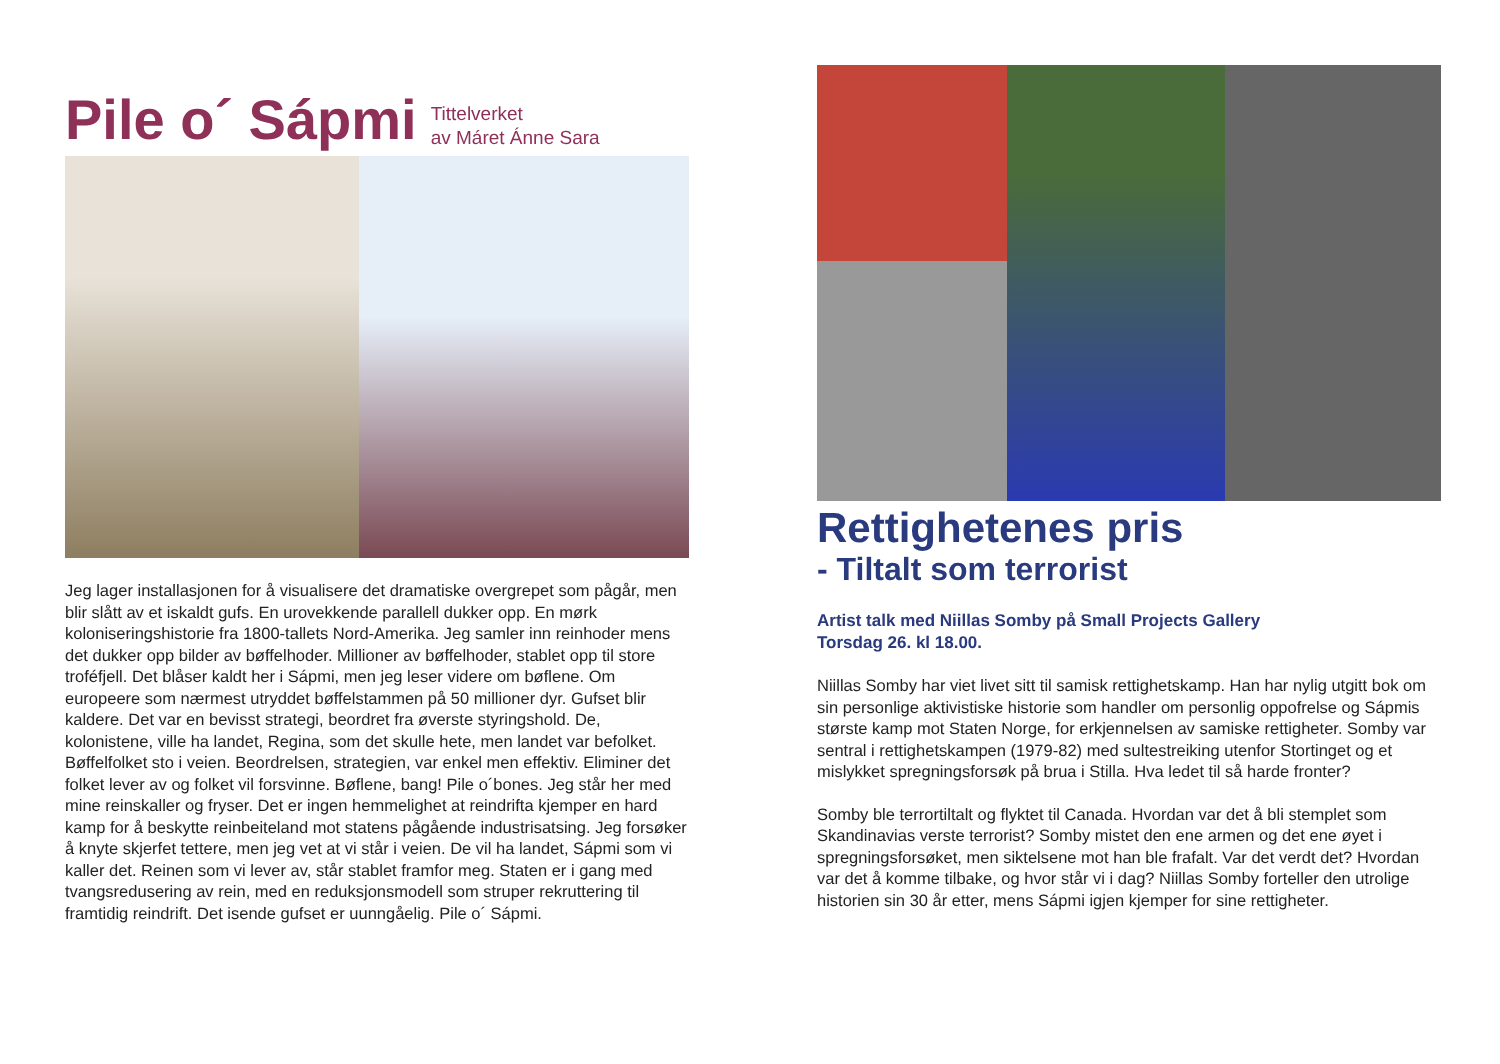Pile o´ Sápmi
Tittelverket
av Máret Ánne Sara
Jeg lager installasjonen for å visualisere det dramatiske overgrepet som pågår, men blir slått av et iskaldt gufs. En urovekkende parallell dukker opp. En mørk koloniseringshistorie fra 1800-tallets Nord-Amerika. Jeg samler inn reinhoder mens det dukker opp bilder av bøffelhoder. Millioner av bøffelhoder, stablet opp til store troféfjell. Det blåser kaldt her i Sápmi, men jeg leser videre om bøflene. Om europeere som nærmest utryddet bøffelstammen på 50 millioner dyr. Gufset blir kaldere. Det var en bevisst strategi, beordret fra øverste styringshold. De, kolonistene, ville ha landet, Regina, som det skulle hete, men landet var befolket. Bøffelfolket sto i veien. Beordrelsen, strategien, var enkel men effektiv. Eliminer det folket lever av og folket vil forsvinne. Bøflene, bang! Pile o´bones. Jeg står her med mine reinskaller og fryser. Det er ingen hemmelighet at reindrifta kjemper en hard kamp for å beskytte reinbeiteland mot statens pågående industrisatsing. Jeg forsøker å knyte skjerfet tettere, men jeg vet at vi står i veien. De vil ha landet, Sápmi som vi kaller det. Reinen som vi lever av, står stablet framfor meg. Staten er i gang med tvangsredusering av rein, med en reduksjonsmodell som struper rekruttering til framtidig reindrift. Det isende gufset er uunngåelig. Pile o´ Sápmi.
Rettighetenes pris
- Tiltalt som terrorist
Artist talk med Niillas Somby på Small Projects Gallery
Torsdag 26. kl 18.00.
Niillas Somby har viet livet sitt til samisk rettighetskamp. Han har nylig utgitt bok om sin personlige aktivistiske historie som handler om personlig oppofrelse og Sápmis største kamp mot Staten Norge, for erkjennelsen av samiske rettigheter. Somby var sentral i rettighetskampen (1979-82) med sultestreiking utenfor Stortinget og et mislykket spregningsforsøk på brua i Stilla. Hva ledet til så harde fronter?
Somby ble terrortiltalt og flyktet til Canada. Hvordan var det å bli stemplet som Skandinavias verste terrorist? Somby mistet den ene armen og det ene øyet i spregningsforsøket, men siktelsene mot han ble frafalt. Var det verdt det? Hvordan var det å komme tilbake, og hvor står vi i dag? Niillas Somby forteller den utrolige historien sin 30 år etter, mens Sápmi igjen kjemper for sine rettigheter.